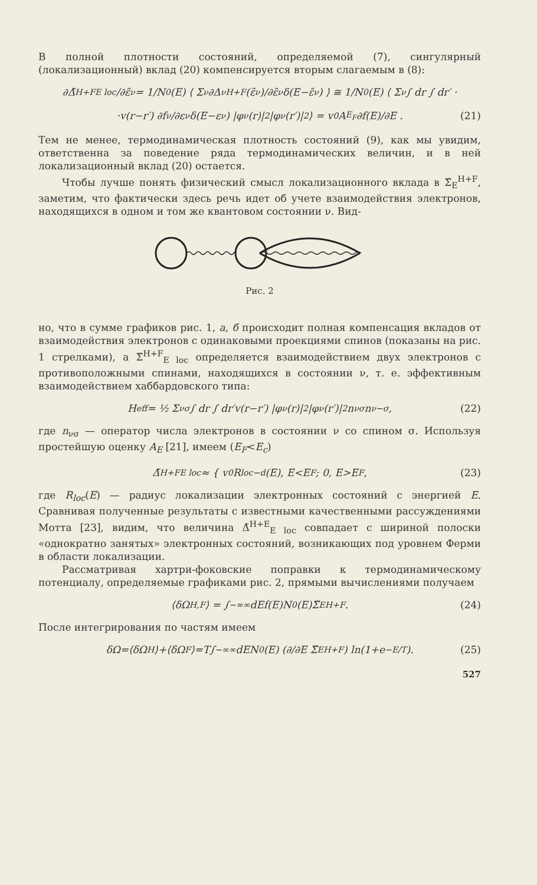В полной плотности состояний, определяемой (7), сингулярный (локализационный) вклад (20) компенсируется вторым слагаемым в (8):
∂Δ̃<sup>H+F</sup><sub>E loc</sub>/∂ε̃<sub>ν</sub> = 1/N<sub>0</sub>(E) ⟨ Σ<sub>ν</sub> ∂Δ<sub>ν</sub><sup>H+F</sup>(ε̃<sub>ν</sub>)/∂ε̃<sub>ν</sub> δ(E−ε̃<sub>ν</sub>) ⟩ ≅ 1/N<sub>0</sub>(E) ⟨ Σ<sub>ν</sub> ∫ dr ∫ dr′ ·
·v(r−r′) ∂f<sub>ν</sub>/∂ε<sub>ν</sub> δ(E−ε<sub>ν</sub>) |φ<sub>ν</sub>(r)|<sup>2</sup>|φ<sub>ν</sub>(r′)|<sup>2</sup> ⟩ = v<sub>0</sub>A<sub>E<sub>F</sub></sub> ∂f(E)/∂E . (21)
Тем не менее, термодинамическая плотность состояний (9), как мы увидим, ответственна за поведение ряда термодинамических величин, и в ней локализационный вклад (20) остается.
Чтобы лучше понять физический смысл локализационного вклада в Σ̃<sub>E</sub><sup>H+F</sup>, заметим, что фактически здесь речь идет об учете взаимодействия электронов, находящихся в одном и том же квантовом состоянии ν. Вид-
Рис. 2
но, что в сумме графиков рис. 1, а, б происходит полная компенсация вкладов от взаимодействия электронов с одинаковыми проекциями спинов (показаны на рис. 1 стрелками), а Σ̃<sup>H+F</sup><sub>E loc</sub> определяется взаимодействием двух электронов с противоположными спинами, находящихся в состоянии ν, т. е. эффективным взаимодействием хаббардовского типа:
H<sub>eff</sub> = ½ Σ<sub>νσ</sub> ∫ dr ∫ dr′v(r−r′) |φ<sub>ν</sub>(r)|<sup>2</sup>|φ<sub>ν</sub>(r′)|<sup>2</sup>n<sub>νσ</sub>n<sub>ν−σ</sub>, (22)
где n<sub>νσ</sub> — оператор числа электронов в состоянии ν со спином σ. Используя простейшую оценку A<sub>E</sub> [21], имеем (E<sub>F</sub><E<sub>c</sub>)
Δ̃<sup>H+F</sup><sub>E loc</sub> ≈ { v<sub>0</sub>R<sub>loc</sub><sup>−d</sup>(E), E<E<sub>F</sub> ; 0, E>E<sub>F</sub> , (23)
где R<sub>loc</sub>(E) — радиус локализации электронных состояний с энергией E. Сравнивая полученные результаты с известными качественными рассуждениями Мотта [23], видим, что величина Δ̃<sup>H+E</sup><sub>E loc</sub> совпадает с шириной полоски «однократно занятых» электронных состояний, возникающих под уровнем Ферми в области локализации.
Рассматривая хартри-фоковские поправки к термодинамическому потенциалу, определяемые графиками рис. 2, прямыми вычислениями получаем
⟨δΩ<sub>H,F</sub>⟩ = ∫<sub>−∞</sub><sup>∞</sup> dEf(E)N<sub>0</sub>(E)Σ̃<sub>E</sub><sup>H+F</sup>. (24)
После интегрирования по частям имеем
δΩ=⟨δΩ<sub>H</sub>⟩+⟨δΩ<sub>F</sub>⟩=T∫<sub>−∞</sub><sup>∞</sup> dEN<sub>0</sub>(E) (∂/∂E Σ̃<sub>E</sub><sup>H+F</sup>) ln(1+e<sup>−E/T</sup>). (25)
527